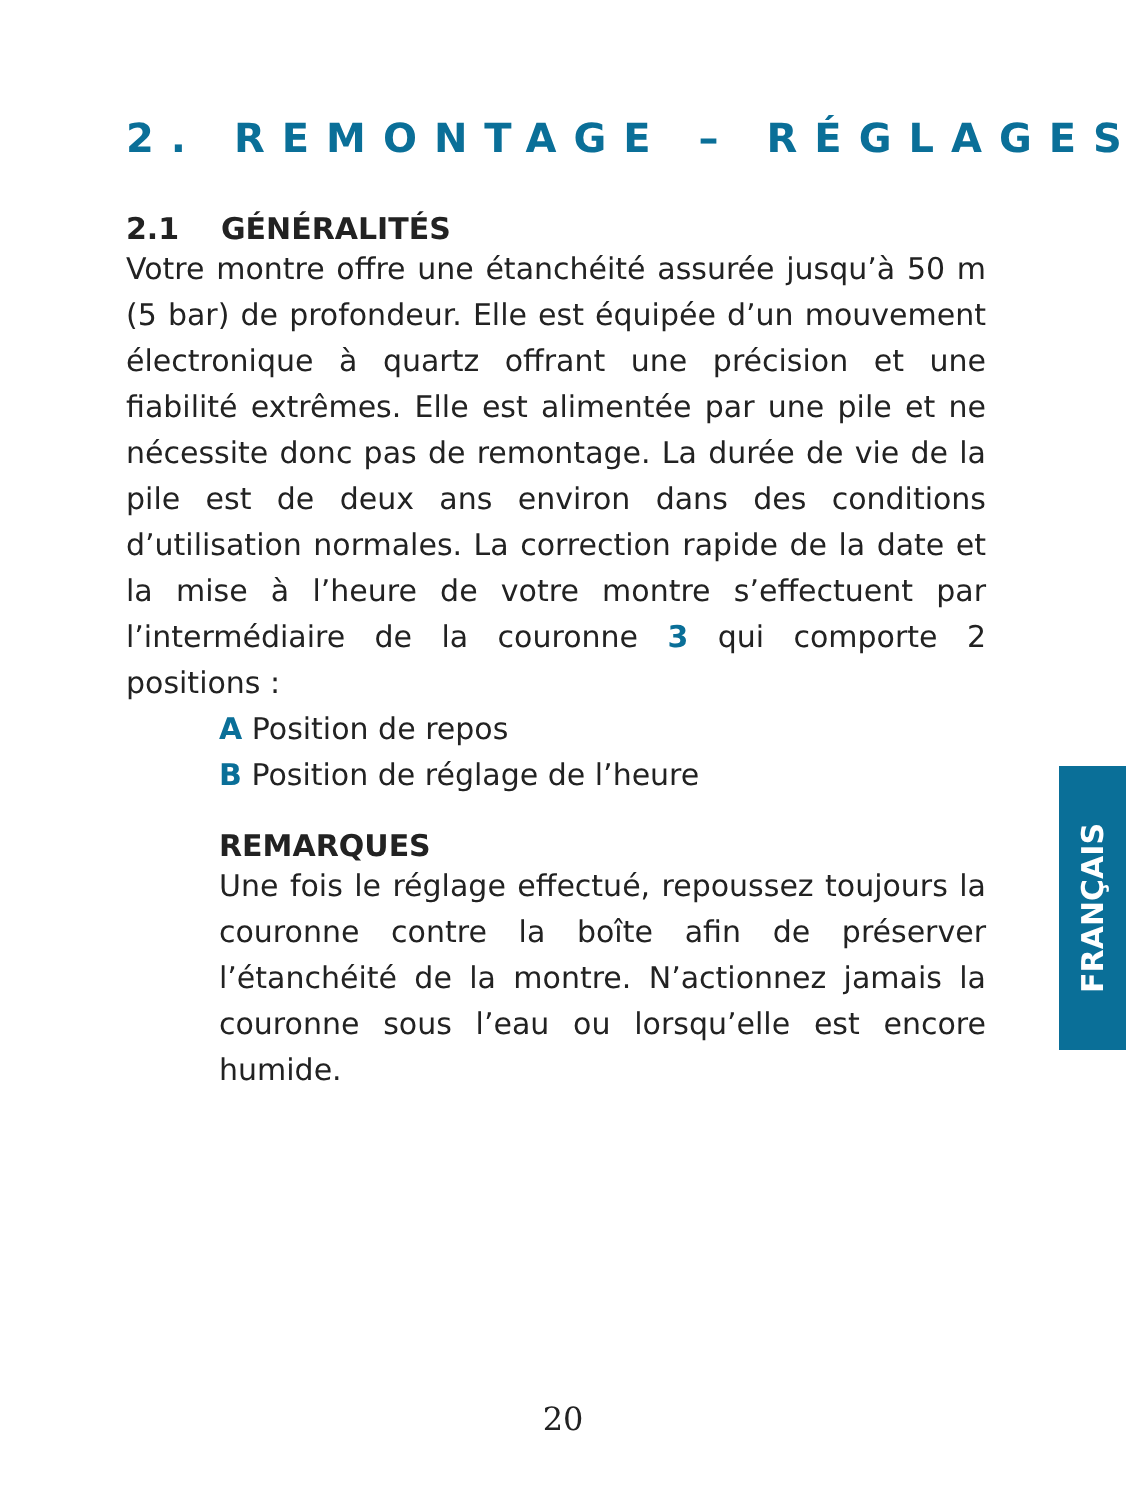2. REMONTAGE – RÉGLAGES
2.1 GÉNÉRALITÉS
Votre montre offre une étanchéité assurée jusqu’à 50 m (5 bar) de profondeur. Elle est équipée d’un mouvement électronique à quartz offrant une précision et une fiabilité extrêmes. Elle est alimentée par une pile et ne nécessite donc pas de remontage. La durée de vie de la pile est de deux ans environ dans des conditions d’utilisation normales. La correction rapide de la date et la mise à l’heure de votre montre s’effectuent par l’intermédiaire de la couronne 3 qui comporte 2 positions :
A Position de repos
B Position de réglage de l’heure
REMARQUES
Une fois le réglage effectué, repoussez toujours la couronne contre la boîte afin de préserver l’étanchéité de la montre. N’actionnez jamais la couronne sous l’eau ou lorsqu’elle est encore humide.
FRANÇAIS
20